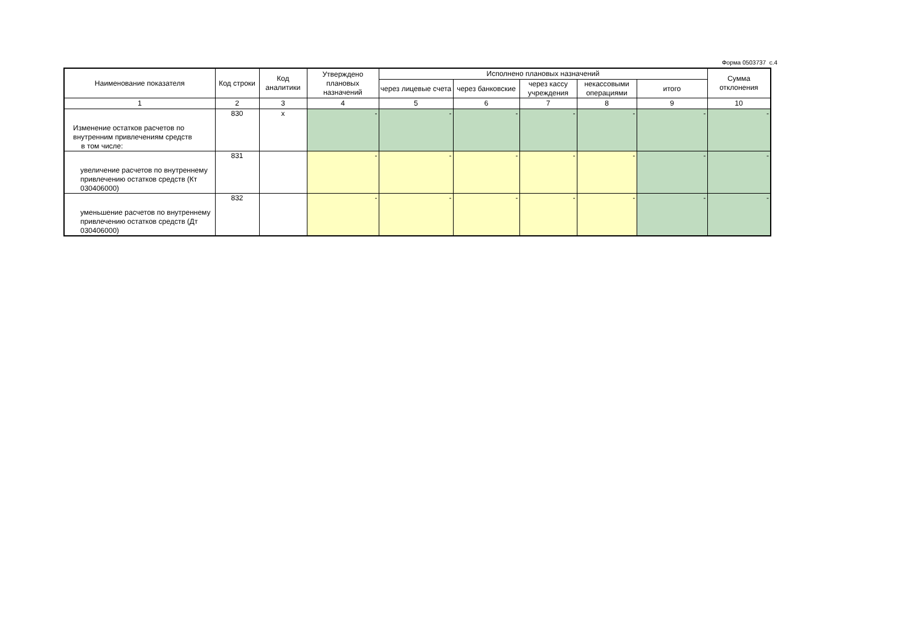Форма 0503737 с.4
| Наименование показателя | Код строки | Код аналитики | Утверждено плановых назначений | Исполнено плановых назначений | | | | | Сумма отклонения |
| --- | --- | --- | --- | --- | --- | --- | --- | --- | --- |
| | | | | через лицевые счета | через банковские | через кассу учреждения | некассовыми операциями | итого | |
| 1 | 2 | 3 | 4 | 5 | 6 | 7 | 8 | 9 | 10 |
| Изменение остатков расчетов по внутренним привлечениям средств в том числе: | 830 | x | - | - | - | - | - | - | - |
| увеличение расчетов по внутреннему привлечению остатков средств (Кт 030406000) | 831 | | - | - | - | - | - | - | - |
| уменьшение расчетов по внутреннему привлечению остатков средств (Дт 030406000) | 832 | | - | - | - | - | - | - | - |